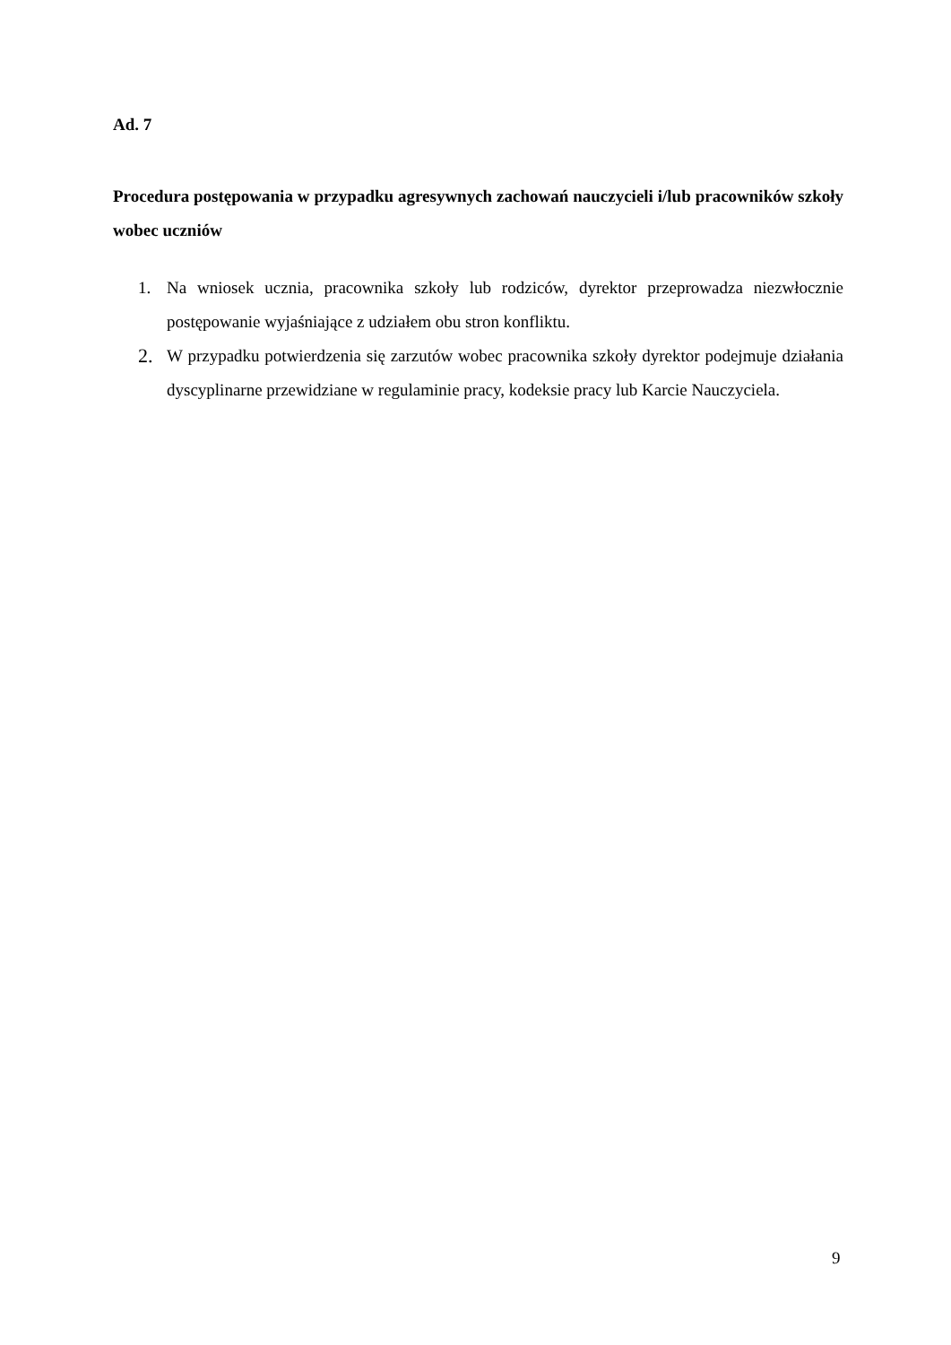Ad. 7
Procedura postępowania w przypadku agresywnych zachowań nauczycieli i/lub pracowników szkoły wobec uczniów
1. Na wniosek ucznia, pracownika szkoły lub rodziców, dyrektor przeprowadza niezwłocznie postępowanie wyjaśniające z udziałem obu stron konfliktu.
2. W przypadku potwierdzenia się zarzutów wobec pracownika szkoły dyrektor podejmuje działania dyscyplinarne przewidziane w regulaminie pracy, kodeksie pracy lub Karcie Nauczyciela.
9